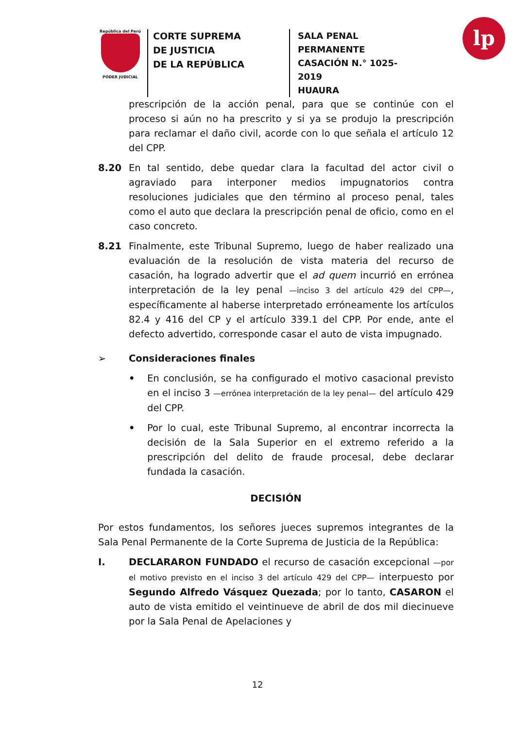República del Perú
PODER JUDICIAL
CORTE SUPREMA
DE JUSTICIA
DE LA REPÚBLICA
SALA PENAL PERMANENTE
CASACIÓN N.° 1025-2019
HUAURA
lp
prescripción de la acción penal, para que se continúe con el proceso si aún no ha prescrito y si ya se produjo la prescripción para reclamar el daño civil, acorde con lo que señala el artículo 12 del CPP.
8.20 En tal sentido, debe quedar clara la facultad del actor civil o agraviado para interponer medios impugnatorios contra resoluciones judiciales que den término al proceso penal, tales como el auto que declara la prescripción penal de oficio, como en el caso concreto.
8.21 Finalmente, este Tribunal Supremo, luego de haber realizado una evaluación de la resolución de vista materia del recurso de casación, ha logrado advertir que el ad quem incurrió en errónea interpretación de la ley penal —inciso 3 del artículo 429 del CPP—, específicamente al haberse interpretado erróneamente los artículos 82.4 y 416 del CP y el artículo 339.1 del CPP. Por ende, ante el defecto advertido, corresponde casar el auto de vista impugnado.
➢ Consideraciones finales
• En conclusión, se ha configurado el motivo casacional previsto en el inciso 3 —errónea interpretación de la ley penal— del artículo 429 del CPP.
• Por lo cual, este Tribunal Supremo, al encontrar incorrecta la decisión de la Sala Superior en el extremo referido a la prescripción del delito de fraude procesal, debe declarar fundada la casación.
DECISIÓN
Por estos fundamentos, los señores jueces supremos integrantes de la Sala Penal Permanente de la Corte Suprema de Justicia de la República:
I. DECLARARON FUNDADO el recurso de casación excepcional —por el motivo previsto en el inciso 3 del artículo 429 del CPP— interpuesto por Segundo Alfredo Vásquez Quezada; por lo tanto, CASARON el auto de vista emitido el veintinueve de abril de dos mil diecinueve por la Sala Penal de Apelaciones y
12